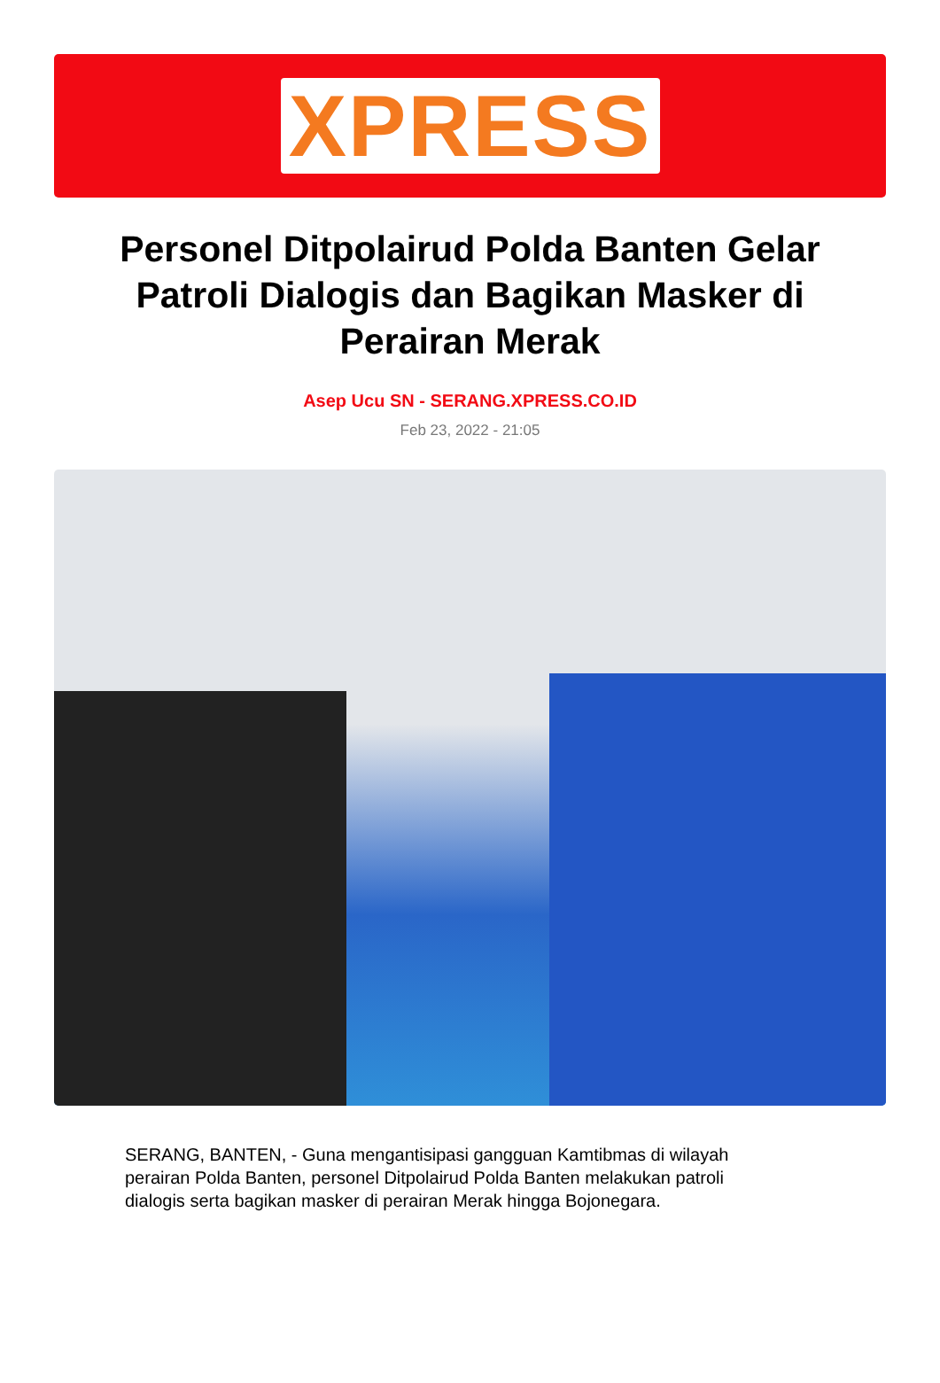XPRESS
Personel Ditpolairud Polda Banten Gelar Patroli Dialogis dan Bagikan Masker di Perairan Merak
Asep Ucu SN - SERANG.XPRESS.CO.ID
Feb 23, 2022 - 21:05
SERANG, BANTEN, - Guna mengantisipasi gangguan Kamtibmas di wilayah perairan Polda Banten, personel Ditpolairud Polda Banten melakukan patroli dialogis serta bagikan masker di perairan Merak hingga Bojonegara.